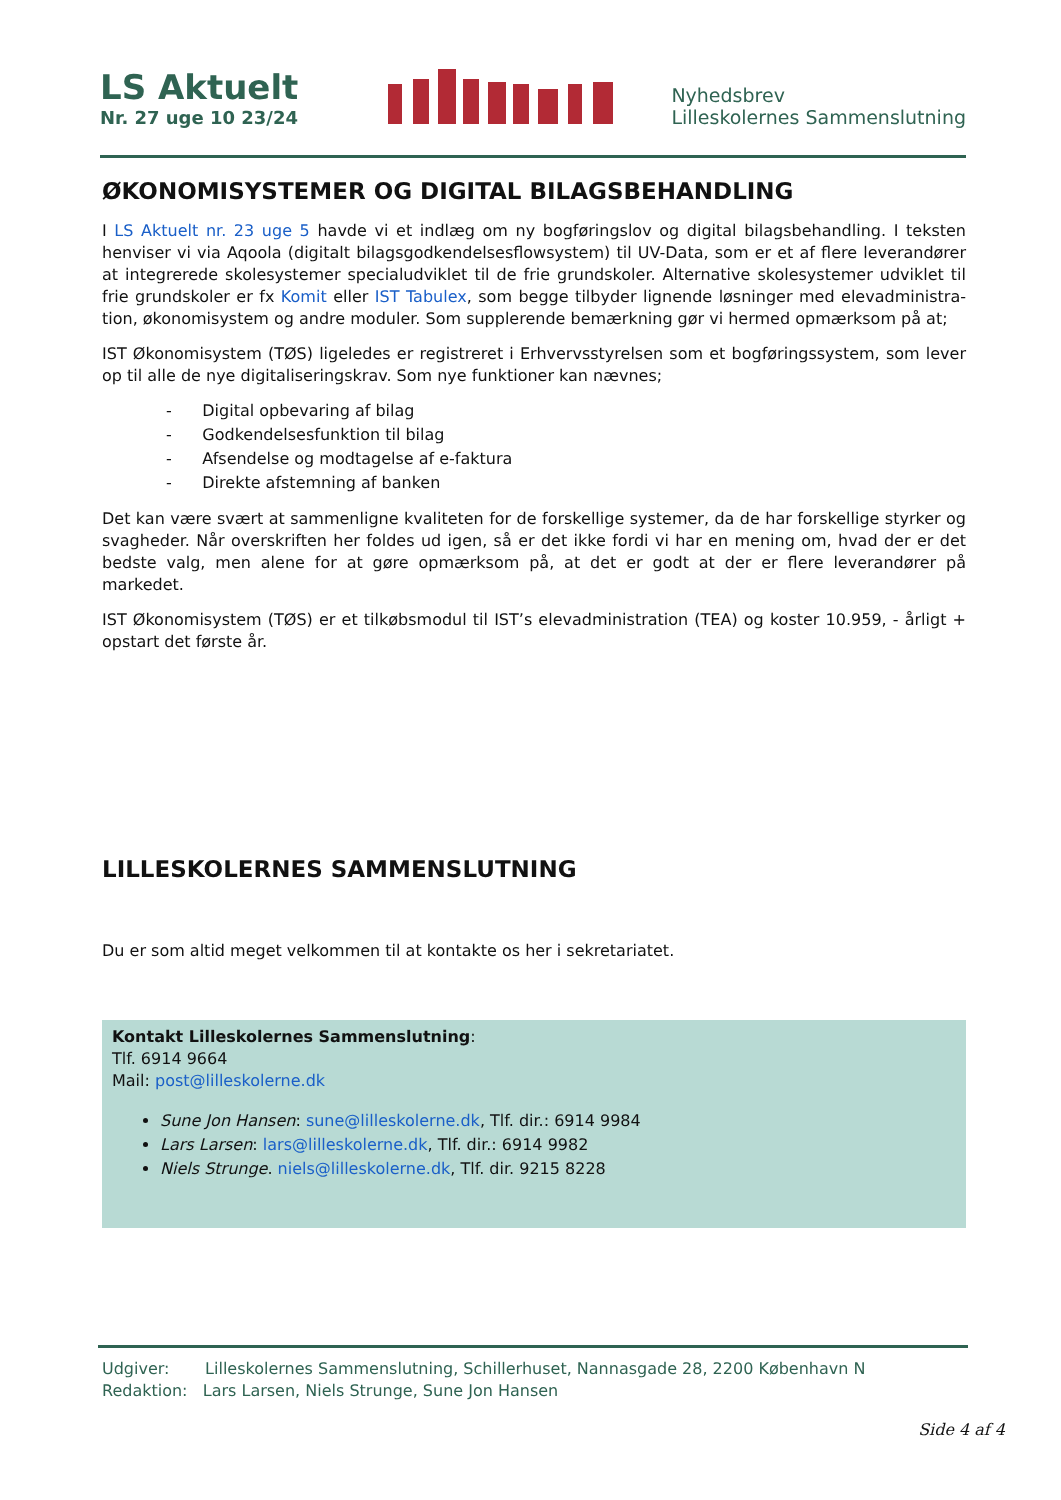LS Aktuelt
Nr. 27 uge 10 23/24
Nyhedsbrev
Lilleskolernes Sammenslutning
ØKONOMISYSTEMER OG DIGITAL BILAGSBEHANDLING
I LS Aktuelt nr. 23 uge 5 havde vi et indlæg om ny bogføringslov og digital bilagsbehandling. I teksten henviser vi via Aqoola (digitalt bilagsgodkendelsesflowsystem) til UV-Data, som er et af flere leverandører at integrerede skolesystemer specialudviklet til de frie grundskoler. Alternative skolesystemer udviklet til frie grundskoler er fx Komit eller IST Tabulex, som begge tilbyder lignende løsninger med elevadministra-tion, økonomisystem og andre moduler. Som supplerende bemærkning gør vi hermed opmærksom på at;
IST Økonomisystem (TØS) ligeledes er registreret i Erhvervsstyrelsen som et bogføringssystem, som lever op til alle de nye digitaliseringskrav. Som nye funktioner kan nævnes;
- Digital opbevaring af bilag
- Godkendelsesfunktion til bilag
- Afsendelse og modtagelse af e-faktura
- Direkte afstemning af banken
Det kan være svært at sammenligne kvaliteten for de forskellige systemer, da de har forskellige styrker og svagheder. Når overskriften her foldes ud igen, så er det ikke fordi vi har en mening om, hvad der er det bedste valg, men alene for at gøre opmærksom på, at det er godt at der er flere leverandører på markedet.
IST Økonomisystem (TØS) er et tilkøbsmodul til IST’s elevadministration (TEA) og koster 10.959, - årligt + opstart det første år.
LILLESKOLERNES SAMMENSLUTNING
Du er som altid meget velkommen til at kontakte os her i sekretariatet.
Kontakt Lilleskolernes Sammenslutning:
Tlf. 6914 9664
Mail: post@lilleskolerne.dk
Sune Jon Hansen: sune@lilleskolerne.dk, Tlf. dir.: 6914 9984
Lars Larsen: lars@lilleskolerne.dk, Tlf. dir.: 6914 9982
Niels Strunge. niels@lilleskolerne.dk, Tlf. dir. 9215 8228
Udgiver: Lilleskolernes Sammenslutning, Schillerhuset, Nannasgade 28, 2200 København N
Redaktion: Lars Larsen, Niels Strunge, Sune Jon Hansen
Side 4 af 4